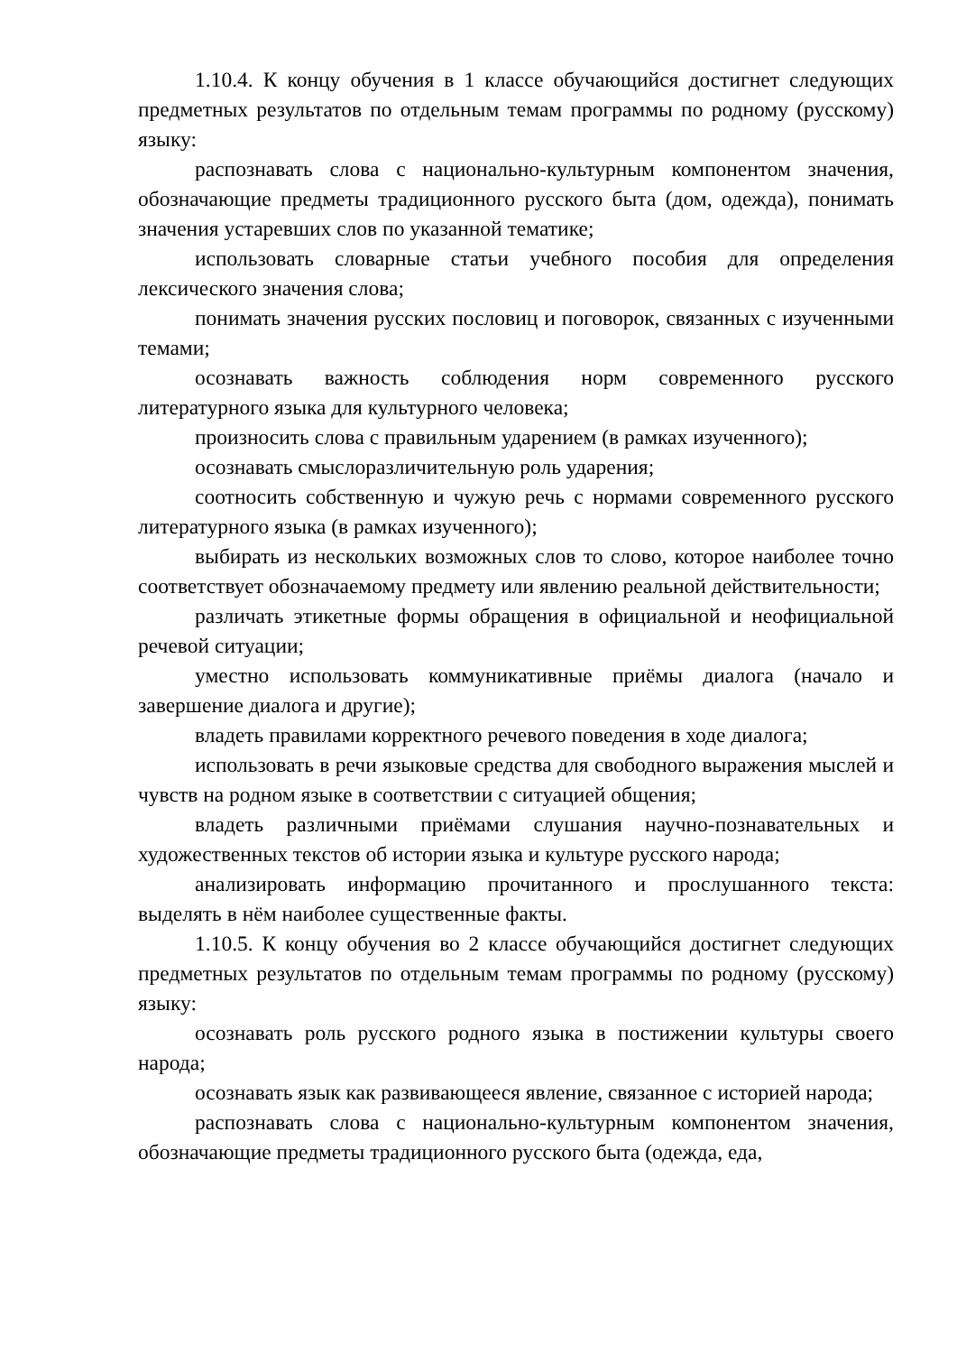1.10.4. К концу обучения в 1 классе обучающийся достигнет следующих предметных результатов по отдельным темам программы по родному (русскому) языку:
распознавать слова с национально-культурным компонентом значения, обозначающие предметы традиционного русского быта (дом, одежда), понимать значения устаревших слов по указанной тематике;
использовать словарные статьи учебного пособия для определения лексического значения слова;
понимать значения русских пословиц и поговорок, связанных с изученными темами;
осознавать важность соблюдения норм современного русского литературного языка для культурного человека;
произносить слова с правильным ударением (в рамках изученного);
осознавать смыслоразличительную роль ударения;
соотносить собственную и чужую речь с нормами современного русского литературного языка (в рамках изученного);
выбирать из нескольких возможных слов то слово, которое наиболее точно соответствует обозначаемому предмету или явлению реальной действительности;
различать этикетные формы обращения в официальной и неофициальной речевой ситуации;
уместно использовать коммуникативные приёмы диалога (начало и завершение диалога и другие);
владеть правилами корректного речевого поведения в ходе диалога;
использовать в речи языковые средства для свободного выражения мыслей и чувств на родном языке в соответствии с ситуацией общения;
владеть различными приёмами слушания научно-познавательных и художественных текстов об истории языка и культуре русского народа;
анализировать информацию прочитанного и прослушанного текста: выделять в нём наиболее существенные факты.
1.10.5. К концу обучения во 2 классе обучающийся достигнет следующих предметных результатов по отдельным темам программы по родному (русскому) языку:
осознавать роль русского родного языка в постижении культуры своего народа;
осознавать язык как развивающееся явление, связанное с историей народа;
распознавать слова с национально-культурным компонентом значения, обозначающие предметы традиционного русского быта (одежда, еда,